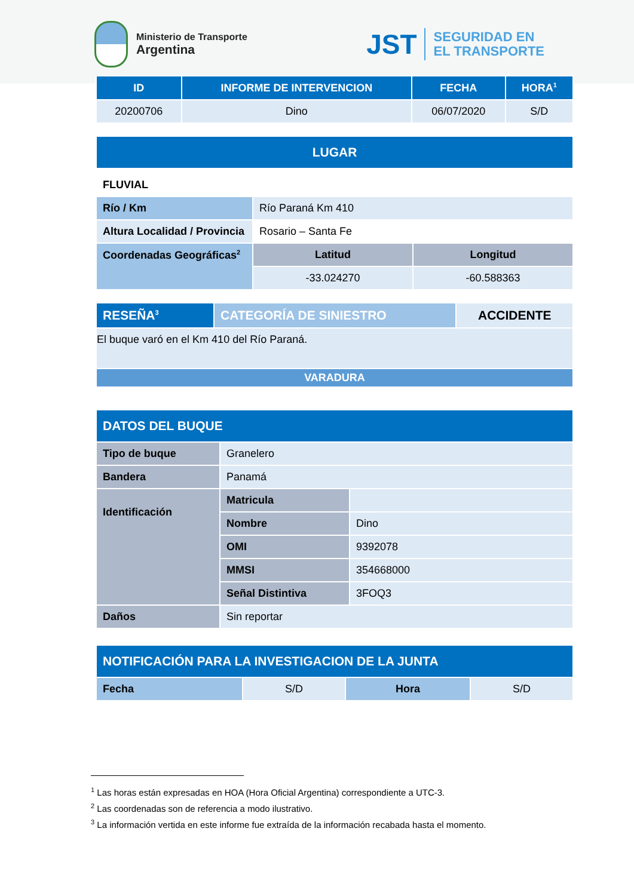Ministerio de Transporte
Argentina
JST
SEGURIDAD EN
EL TRANSPORTE
| ID | INFORME DE INTERVENCION | FECHA | HORA<sup>1</sup> |
| --- | --- | --- | --- |
| 20200706 | Dino | 06/07/2020 | S/D |
| LUGAR | | |
| --- | --- | --- |
| FLUVIAL | | |
| Río / Km | Río Paraná Km 410 | |
| Altura Localidad / Provincia | Rosario – Santa Fe | |
| Coordenadas Geográficas<sup>2</sup> | Latitud | Longitud |
| | -33.024270 | -60.588363 |
| RESEÑA<sup>3</sup> | CATEGORÍA DE SINIESTRO | ACCIDENTE |
| El buque varó en el Km 410 del Río Paraná. | | |
| VARADURA | | |
| DATOS DEL BUQUE | | |
| Tipo de buque | Granelero | |
| Bandera | Panamá | |
| Identificación | Matricula | |
| | Nombre | Dino |
| | OMI | 9392078 |
| | MMSI | 354668000 |
| | Señal Distintiva | 3FOQ3 |
| Daños | Sin reportar | |
| NOTIFICACIÓN PARA LA INVESTIGACION DE LA JUNTA | | | |
| Fecha | S/D | Hora | S/D |
<sup>1</sup> Las horas están expresadas en HOA (Hora Oficial Argentina) correspondiente a UTC-3.
<sup>2</sup> Las coordenadas son de referencia a modo ilustrativo.
<sup>3</sup> La información vertida en este informe fue extraída de la información recabada hasta el momento.